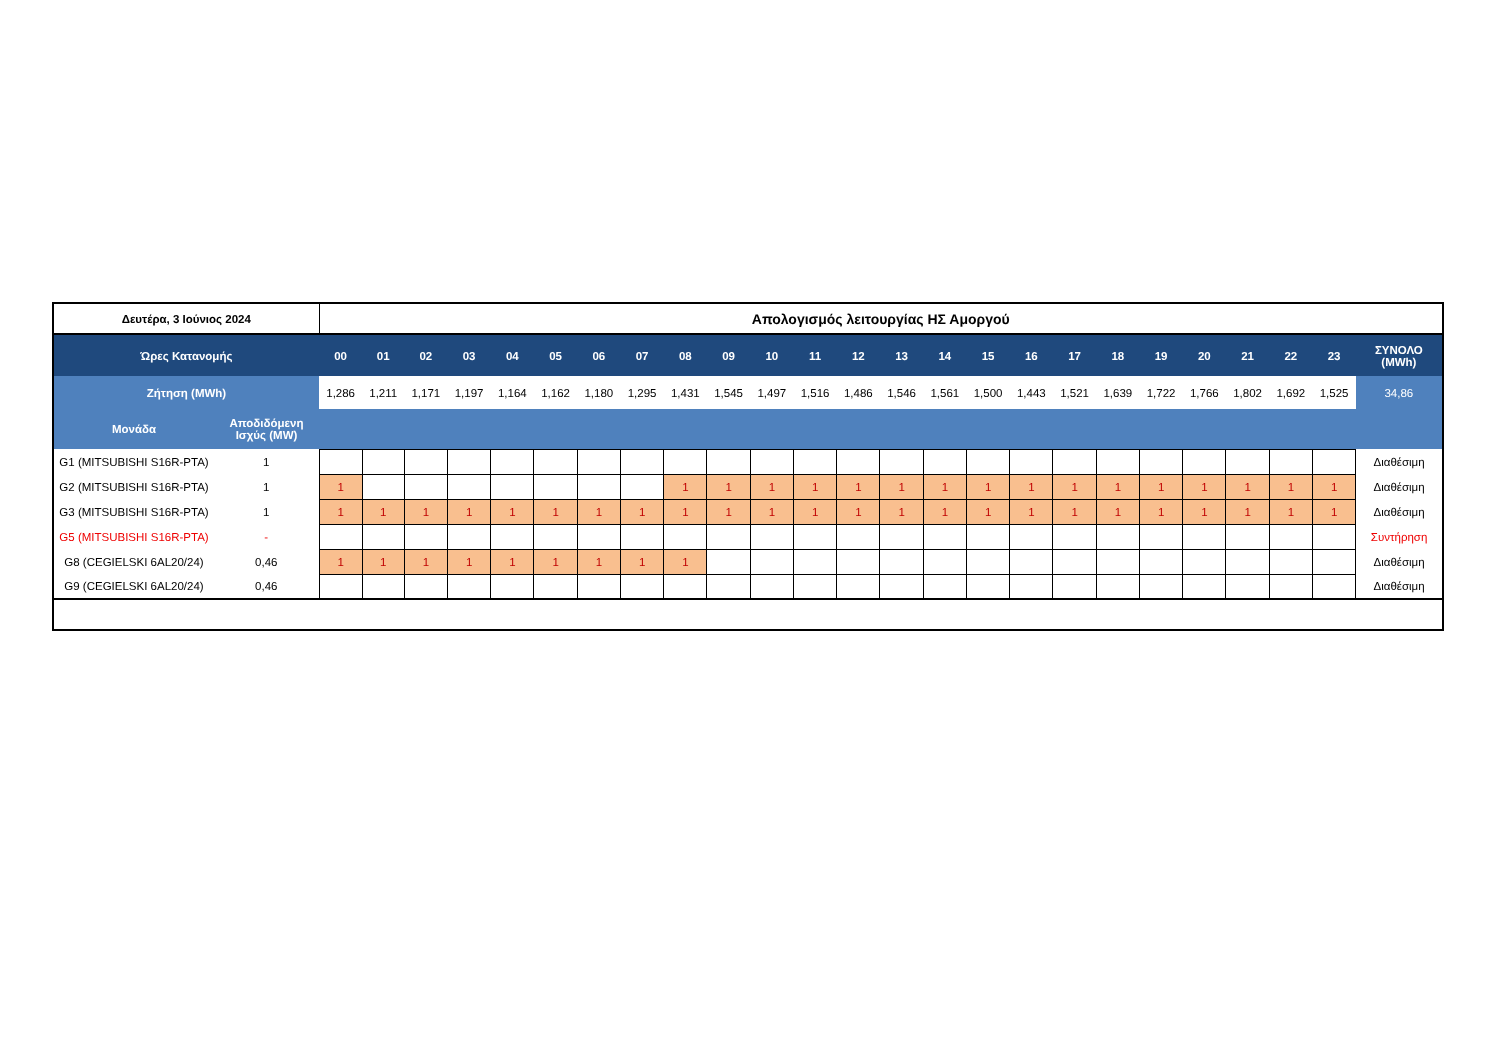| Δευτέρα, 3 Ιούνιος 2024 | | Απολογισμός λειτουργίας ΗΣ Αμοργού | | | | | | | | | | | | | | | | | | | | | | | | |
| --- | --- | --- | --- | --- | --- | --- | --- | --- | --- | --- | --- | --- | --- | --- | --- | --- | --- | --- | --- | --- | --- | --- | --- | --- | --- | --- |
| Ώρες Κατανομής | | 00 | 01 | 02 | 03 | 04 | 05 | 06 | 07 | 08 | 09 | 10 | 11 | 12 | 13 | 14 | 15 | 16 | 17 | 18 | 19 | 20 | 21 | 22 | 23 | ΣΥΝΟΛΟ (MWh) |
| Ζήτηση (MWh) | | 1,286 | 1,211 | 1,171 | 1,197 | 1,164 | 1,162 | 1,180 | 1,295 | 1,431 | 1,545 | 1,497 | 1,516 | 1,486 | 1,546 | 1,561 | 1,500 | 1,443 | 1,521 | 1,639 | 1,722 | 1,766 | 1,802 | 1,692 | 1,525 | 34,86 |
| Μονάδα | Αποδιδόμενη Ισχύς (MW) | | | | | | | | | | | | | | | | | | | | | | | | | |
| G1 (MITSUBISHI S16R-PTA) | 1 | | | | | | | | | | | | | | | | | | | | | | | | | Διαθέσιμη |
| G2 (MITSUBISHI S16R-PTA) | 1 | 1 | | | | | | | | 1 | 1 | 1 | 1 | 1 | 1 | 1 | 1 | 1 | 1 | 1 | 1 | 1 | 1 | 1 | 1 | Διαθέσιμη |
| G3 (MITSUBISHI S16R-PTA) | 1 | 1 | 1 | 1 | 1 | 1 | 1 | 1 | 1 | 1 | 1 | 1 | 1 | 1 | 1 | 1 | 1 | 1 | 1 | 1 | 1 | 1 | 1 | 1 | 1 | Διαθέσιμη |
| G5 (MITSUBISHI S16R-PTA) | - | | | | | | | | | | | | | | | | | | | | | | | | | Συντήρηση |
| G8 (CEGIELSKI 6AL20/24) | 0,46 | 1 | 1 | 1 | 1 | 1 | 1 | 1 | 1 | 1 | | | | | | | | | | | | | | | | Διαθέσιμη |
| G9 (CEGIELSKI 6AL20/24) | 0,46 | | | | | | | | | | | | | | | | | | | | | | | | | Διαθέσιμη |